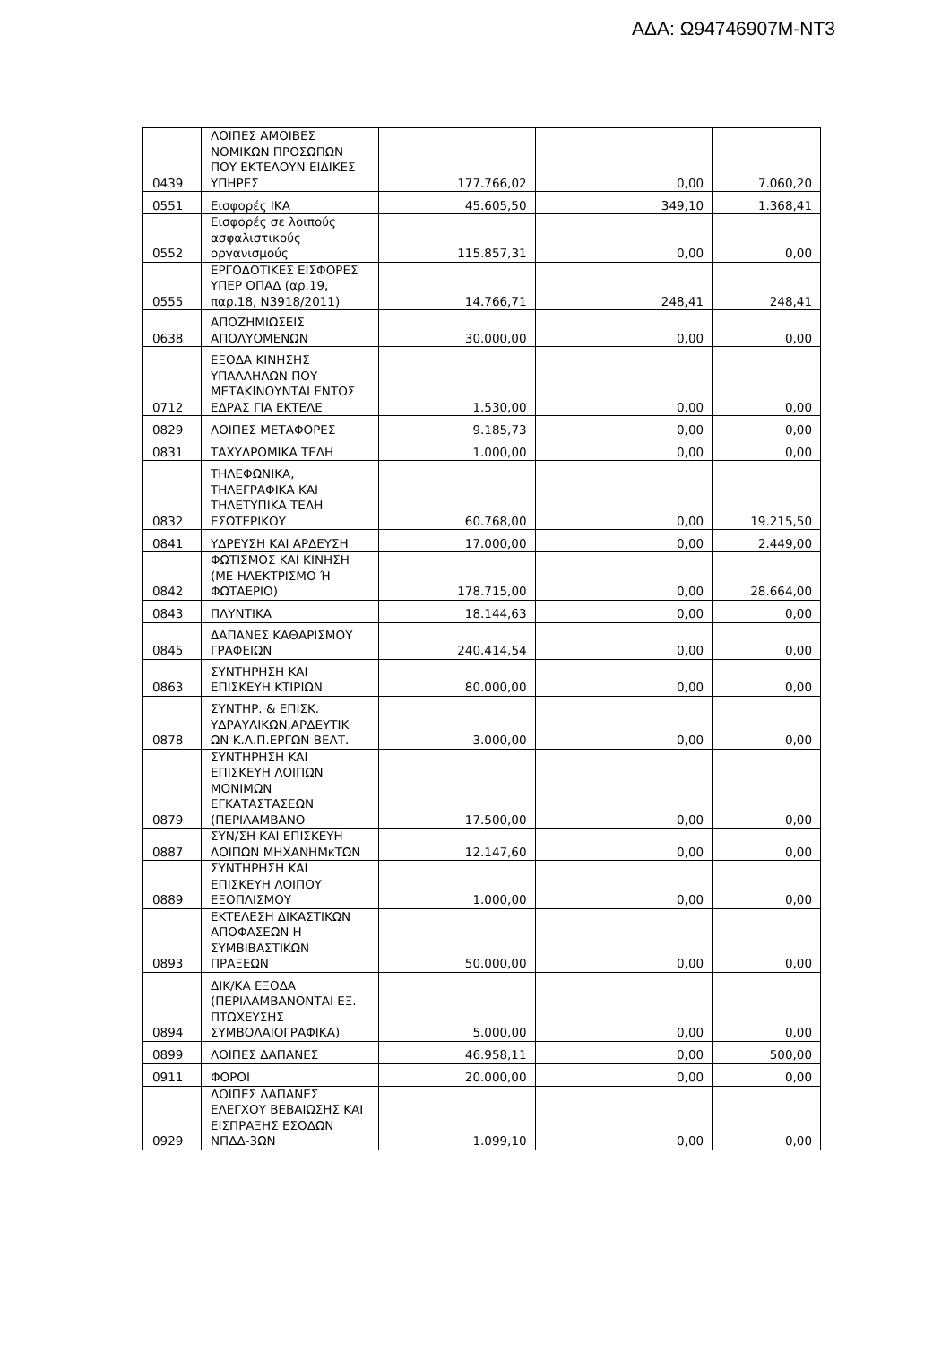ΑΔΑ: Ω94746907Μ-ΝΤ3
| 0439 | ΛΟΙΠΕΣ ΑΜΟΙΒΕΣ ΝΟΜΙΚΩΝ ΠΡΟΣΩΠΩΝ ΠΟΥ ΕΚΤΕΛΟΥΝ ΕΙΔΙΚΕΣ ΥΠΗΡΕΣ | 177.766,02 | 0,00 | 7.060,20 |
| 0551 | Εισφορές ΙΚΑ | 45.605,50 | 349,10 | 1.368,41 |
| 0552 | Εισφορές σε λοιπούς ασφαλιστικούς οργανισμούς | 115.857,31 | 0,00 | 0,00 |
| 0555 | ΕΡΓΟΔΟΤΙΚΕΣ ΕΙΣΦΟΡΕΣ ΥΠΕΡ ΟΠΑΔ (αρ.19, παρ.18, Ν3918/2011) | 14.766,71 | 248,41 | 248,41 |
| 0638 | ΑΠΟΖΗΜΙΩΣΕΙΣ ΑΠΟΛΥΟΜΕΝΩΝ | 30.000,00 | 0,00 | 0,00 |
| 0712 | ΕΞΟΔΑ ΚΙΝΗΣΗΣ ΥΠΑΛΛΗΛΩΝ ΠΟΥ ΜΕΤΑΚΙΝΟΥΝΤΑΙ ΕΝΤΟΣ ΕΔΡΑΣ ΓΙΑ ΕΚΤΕΛΕ | 1.530,00 | 0,00 | 0,00 |
| 0829 | ΛΟΙΠΕΣ ΜΕΤΑΦΟΡΕΣ | 9.185,73 | 0,00 | 0,00 |
| 0831 | ΤΑΧΥΔΡΟΜΙΚΑ ΤΕΛΗ | 1.000,00 | 0,00 | 0,00 |
| 0832 | ΤΗΛΕΦΩΝΙΚΑ, ΤΗΛΕΓΡΑΦΙΚΑ ΚΑΙ ΤΗΛΕΤΥΠΙΚΑ ΤΕΛΗ ΕΣΩΤΕΡΙΚΟΥ | 60.768,00 | 0,00 | 19.215,50 |
| 0841 | ΥΔΡΕΥΣΗ ΚΑΙ ΑΡΔΕΥΣΗ | 17.000,00 | 0,00 | 2.449,00 |
| 0842 | ΦΩΤΙΣΜΟΣ ΚΑΙ ΚΙΝΗΣΗ (ΜΕ ΗΛΕΚΤΡΙΣΜΟ Ή ΦΩΤΑΕΡΙΟ) | 178.715,00 | 0,00 | 28.664,00 |
| 0843 | ΠΛΥΝΤΙΚΑ | 18.144,63 | 0,00 | 0,00 |
| 0845 | ΔΑΠΑΝΕΣ ΚΑΘΑΡΙΣΜΟΥ ΓΡΑΦΕΙΩΝ | 240.414,54 | 0,00 | 0,00 |
| 0863 | ΣΥΝΤΗΡΗΣΗ ΚΑΙ ΕΠΙΣΚΕΥΗ ΚΤΙΡΙΩΝ | 80.000,00 | 0,00 | 0,00 |
| 0878 | ΣΥΝΤΗΡ. & ΕΠΙΣΚ. ΥΔΡΑΥΛΙΚΩΝ,ΑΡΔΕΥΤΙΚ ΩΝ Κ.Λ.Π.ΕΡΓΩΝ ΒΕΛΤ. | 3.000,00 | 0,00 | 0,00 |
| 0879 | ΣΥΝΤΗΡΗΣΗ ΚΑΙ ΕΠΙΣΚΕΥΗ ΛΟΙΠΩΝ ΜΟΝΙΜΩΝ ΕΓΚΑΤΑΣΤΑΣΕΩΝ (ΠΕΡΙΛΑΜΒΑΝΟ | 17.500,00 | 0,00 | 0,00 |
| 0887 | ΣΥΝ/ΣΗ ΚΑΙ ΕΠΙΣΚΕΥΗ ΛΟΙΠΩΝ ΜΗΧΑΝΗΜκΤΩΝ | 12.147,60 | 0,00 | 0,00 |
| 0889 | ΣΥΝΤΗΡΗΣΗ ΚΑΙ ΕΠΙΣΚΕΥΗ ΛΟΙΠΟΥ ΕΞΟΠΛΙΣΜΟΥ | 1.000,00 | 0,00 | 0,00 |
| 0893 | ΕΚΤΕΛΕΣΗ ΔΙΚΑΣΤΙΚΩΝ ΑΠΟΦΑΣΕΩΝ Η ΣΥΜΒΙΒΑΣΤΙΚΩΝ ΠΡΑΞΕΩΝ | 50.000,00 | 0,00 | 0,00 |
| 0894 | ΔΙΚ/ΚΑ ΕΞΟΔΑ (ΠΕΡΙΛΑΜΒΑΝΟΝΤΑΙ ΕΞ. ΠΤΩΧΕΥΣΗΣ ΣΥΜΒΟΛΑΙΟΓΡΑΦΙΚΑ) | 5.000,00 | 0,00 | 0,00 |
| 0899 | ΛΟΙΠΕΣ ΔΑΠΑΝΕΣ | 46.958,11 | 0,00 | 500,00 |
| 0911 | ΦΟΡΟΙ | 20.000,00 | 0,00 | 0,00 |
| 0929 | ΛΟΙΠΕΣ ΔΑΠΑΝΕΣ ΕΛΕΓΧΟΥ ΒΕΒΑΙΩΣΗΣ ΚΑΙ ΕΙΣΠΡΑΞΗΣ ΕΣΟΔΩΝ ΝΠΔΔ-3ΩΝ | 1.099,10 | 0,00 | 0,00 |